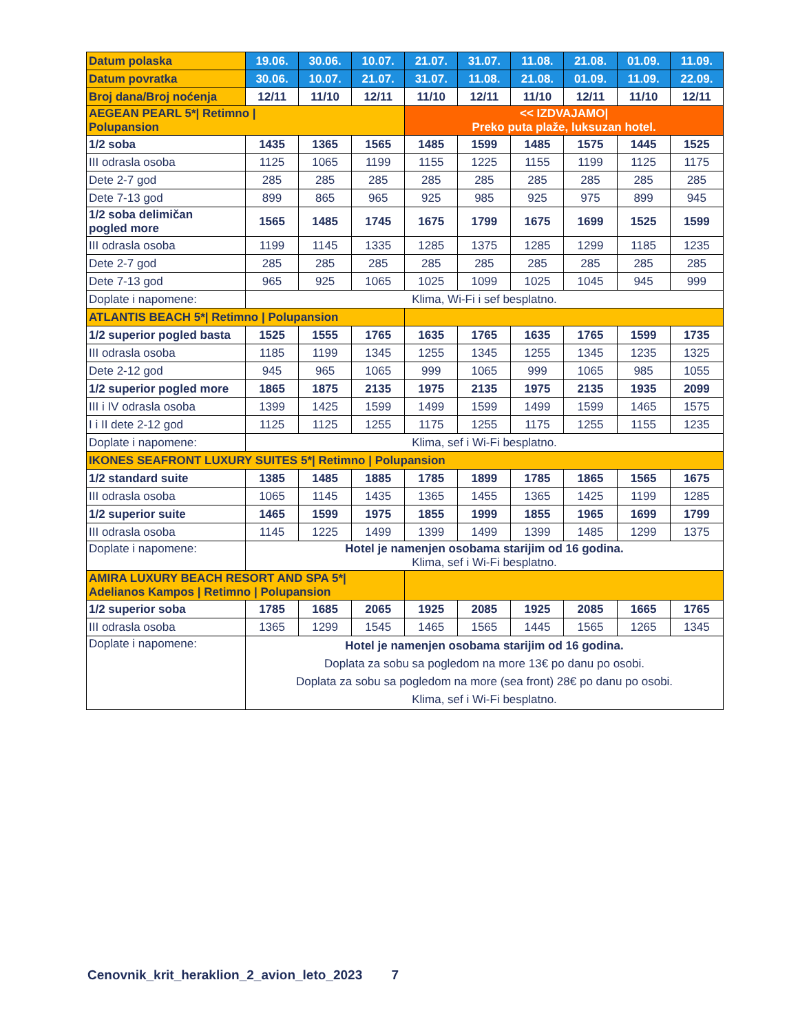| Datum polaska | 19.06. | 30.06. | 10.07. | 21.07. | 31.07. | 11.08. | 21.08. | 01.09. | 11.09. |
| Datum povratka | 30.06. | 10.07. | 21.07. | 31.07. | 11.08. | 21.08. | 01.09. | 11.09. | 22.09. |
| Broj dana/Broj noćenja | 12/11 | 11/10 | 12/11 | 11/10 | 12/11 | 11/10 | 12/11 | 11/10 | 12/11 |
| AEGEAN PEARL 5*/ Retimno / Polupansion | | | | << IZDVAJAMO/ Preko puta plaže, luksuzan hotel. | | | | | |
| 1/2 soba | 1435 | 1365 | 1565 | 1485 | 1599 | 1485 | 1575 | 1445 | 1525 |
| III odrasla osoba | 1125 | 1065 | 1199 | 1155 | 1225 | 1155 | 1199 | 1125 | 1175 |
| Dete 2-7 god | 285 | 285 | 285 | 285 | 285 | 285 | 285 | 285 | 285 |
| Dete 7-13 god | 899 | 865 | 965 | 925 | 985 | 925 | 975 | 899 | 945 |
| 1/2 soba delimičan pogled more | 1565 | 1485 | 1745 | 1675 | 1799 | 1675 | 1699 | 1525 | 1599 |
| III odrasla osoba | 1199 | 1145 | 1335 | 1285 | 1375 | 1285 | 1299 | 1185 | 1235 |
| Dete 2-7 god | 285 | 285 | 285 | 285 | 285 | 285 | 285 | 285 | 285 |
| Dete 7-13 god | 965 | 925 | 1065 | 1025 | 1099 | 1025 | 1045 | 945 | 999 |
| Doplate i napomene: | Klima, Wi-Fi i sef besplatno. | | | | | | | | |
| ATLANTIS BEACH 5*/ Retimno / Polupansion | | | | | | | | | |
| 1/2 superior pogled basta | 1525 | 1555 | 1765 | 1635 | 1765 | 1635 | 1765 | 1599 | 1735 |
| III odrasla osoba | 1185 | 1199 | 1345 | 1255 | 1345 | 1255 | 1345 | 1235 | 1325 |
| Dete 2-12 god | 945 | 965 | 1065 | 999 | 1065 | 999 | 1065 | 985 | 1055 |
| 1/2 superior pogled more | 1865 | 1875 | 2135 | 1975 | 2135 | 1975 | 2135 | 1935 | 2099 |
| III i IV odrasla osoba | 1399 | 1425 | 1599 | 1499 | 1599 | 1499 | 1599 | 1465 | 1575 |
| I i II dete 2-12 god | 1125 | 1125 | 1255 | 1175 | 1255 | 1175 | 1255 | 1155 | 1235 |
| Doplate i napomene: | Klima, sef i Wi-Fi besplatno. | | | | | | | | |
| IKONES SEAFRONT LUXURY SUITES 5*/ Retimno / Polupansion | | | | | | | | | |
| 1/2 standard suite | 1385 | 1485 | 1885 | 1785 | 1899 | 1785 | 1865 | 1565 | 1675 |
| III odrasla osoba | 1065 | 1145 | 1435 | 1365 | 1455 | 1365 | 1425 | 1199 | 1285 |
| 1/2 superior suite | 1465 | 1599 | 1975 | 1855 | 1999 | 1855 | 1965 | 1699 | 1799 |
| III odrasla osoba | 1145 | 1225 | 1499 | 1399 | 1499 | 1399 | 1485 | 1299 | 1375 |
| Doplate i napomene: | Hotel je namenjen osobama starijim od 16 godina. Klima, sef i Wi-Fi besplatno. | | | | | | | | |
| AMIRA LUXURY BEACH RESORT AND SPA 5*/ Adelianos Kampos / Retimno / Polupansion | | | | | | | | | |
| 1/2 superior soba | 1785 | 1685 | 2065 | 1925 | 2085 | 1925 | 2085 | 1665 | 1765 |
| III odrasla osoba | 1365 | 1299 | 1545 | 1465 | 1565 | 1445 | 1565 | 1265 | 1345 |
| Doplate i napomene: | Hotel je namenjen osobama starijim od 16 godina. Doplata za sobu sa pogledom na more 13€ po danu po osobi. Doplata za sobu sa pogledom na more (sea front) 28€ po danu po osobi. Klima, sef i Wi-Fi besplatno. | | | | | | | | |
Cenovnik_krit_heraklion_2_avion_leto_2023 7